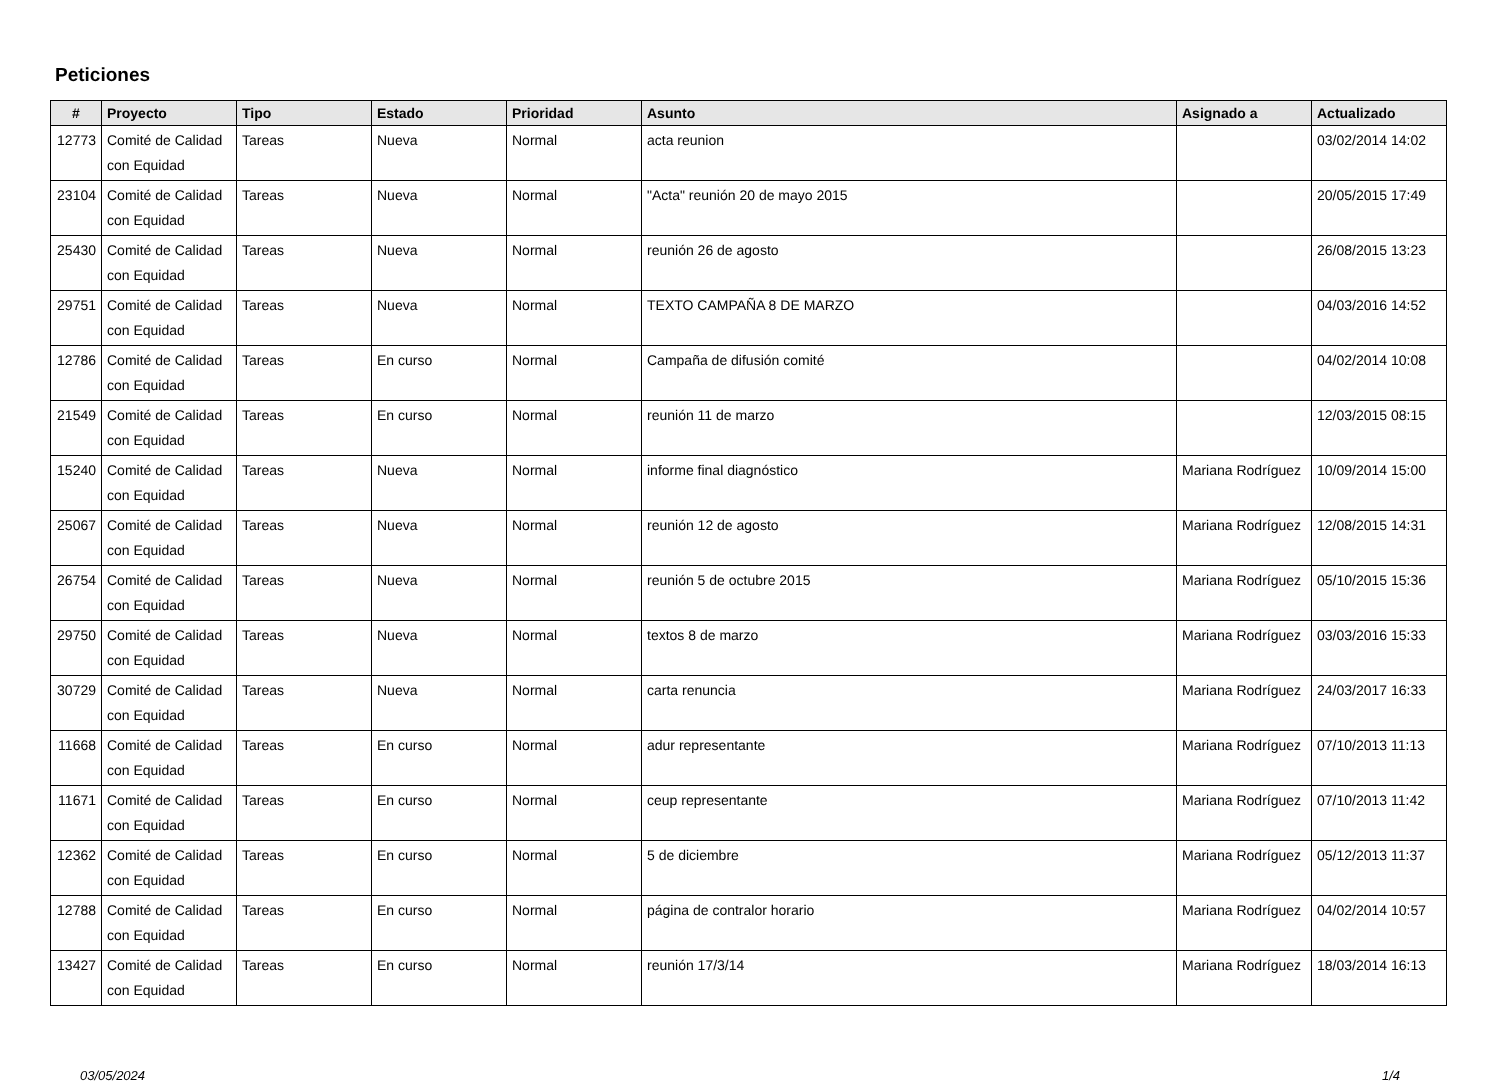Peticiones
| # | Proyecto | Tipo | Estado | Prioridad | Asunto | Asignado a | Actualizado |
| --- | --- | --- | --- | --- | --- | --- | --- |
| 12773 | Comité de Calidad con Equidad | Tareas | Nueva | Normal | acta reunion | | 03/02/2014 14:02 |
| 23104 | Comité de Calidad con Equidad | Tareas | Nueva | Normal | "Acta" reunión 20 de mayo 2015 | | 20/05/2015 17:49 |
| 25430 | Comité de Calidad con Equidad | Tareas | Nueva | Normal | reunión 26 de agosto | | 26/08/2015 13:23 |
| 29751 | Comité de Calidad con Equidad | Tareas | Nueva | Normal | TEXTO CAMPAÑA 8 DE MARZO | | 04/03/2016 14:52 |
| 12786 | Comité de Calidad con Equidad | Tareas | En curso | Normal | Campaña de difusión comité | | 04/02/2014 10:08 |
| 21549 | Comité de Calidad con Equidad | Tareas | En curso | Normal | reunión 11 de marzo | | 12/03/2015 08:15 |
| 15240 | Comité de Calidad con Equidad | Tareas | Nueva | Normal | informe final diagnóstico | Mariana Rodríguez | 10/09/2014 15:00 |
| 25067 | Comité de Calidad con Equidad | Tareas | Nueva | Normal | reunión 12 de agosto | Mariana Rodríguez | 12/08/2015 14:31 |
| 26754 | Comité de Calidad con Equidad | Tareas | Nueva | Normal | reunión 5 de octubre 2015 | Mariana Rodríguez | 05/10/2015 15:36 |
| 29750 | Comité de Calidad con Equidad | Tareas | Nueva | Normal | textos 8 de marzo | Mariana Rodríguez | 03/03/2016 15:33 |
| 30729 | Comité de Calidad con Equidad | Tareas | Nueva | Normal | carta renuncia | Mariana Rodríguez | 24/03/2017 16:33 |
| 11668 | Comité de Calidad con Equidad | Tareas | En curso | Normal | adur representante | Mariana Rodríguez | 07/10/2013 11:13 |
| 11671 | Comité de Calidad con Equidad | Tareas | En curso | Normal | ceup representante | Mariana Rodríguez | 07/10/2013 11:42 |
| 12362 | Comité de Calidad con Equidad | Tareas | En curso | Normal | 5 de diciembre | Mariana Rodríguez | 05/12/2013 11:37 |
| 12788 | Comité de Calidad con Equidad | Tareas | En curso | Normal | página de contralor horario | Mariana Rodríguez | 04/02/2014 10:57 |
| 13427 | Comité de Calidad con Equidad | Tareas | En curso | Normal | reunión 17/3/14 | Mariana Rodríguez | 18/03/2014 16:13 |
03/05/2024 1/4